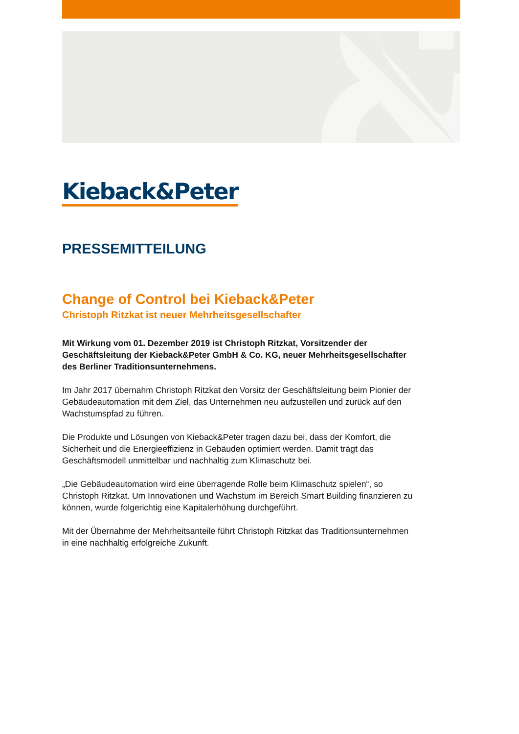Kieback&Peter
PRESSEMITTEILUNG
Change of Control bei Kieback&Peter
Christoph Ritzkat ist neuer Mehrheitsgesellschafter
Mit Wirkung vom 01. Dezember 2019 ist Christoph Ritzkat, Vorsitzender der Geschäftsleitung der Kieback&Peter GmbH & Co. KG, neuer Mehrheitsgesellschafter des Berliner Traditionsunternehmens.
Im Jahr 2017 übernahm Christoph Ritzkat den Vorsitz der Geschäftsleitung beim Pionier der Gebäudeautomation mit dem Ziel, das Unternehmen neu aufzustellen und zurück auf den Wachstumspfad zu führen.
Die Produkte und Lösungen von Kieback&Peter tragen dazu bei, dass der Komfort, die Sicherheit und die Energieeffizienz in Gebäuden optimiert werden. Damit trägt das Geschäftsmodell unmittelbar und nachhaltig zum Klimaschutz bei.
„Die Gebäudeautomation wird eine überragende Rolle beim Klimaschutz spielen“, so Christoph Ritzkat. Um Innovationen und Wachstum im Bereich Smart Building finanzieren zu können, wurde folgerichtig eine Kapitalerhöhung durchgeführt.
Mit der Übernahme der Mehrheitsanteile führt Christoph Ritzkat das Traditionsunternehmen in eine nachhaltig erfolgreiche Zukunft.